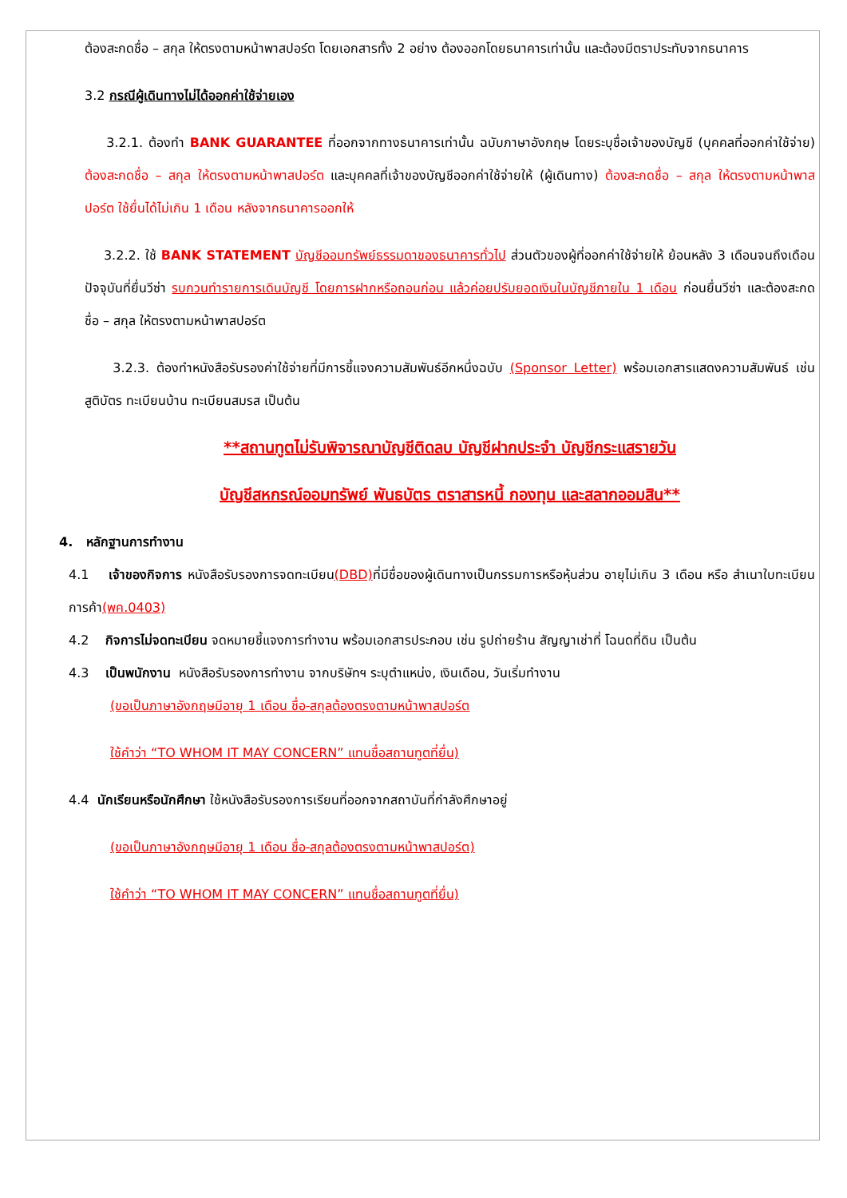ต้องสะกดชื่อ – สกุล ให้ตรงตามหน้าพาสปอร์ต โดยเอกสารทั้ง 2 อย่าง ต้องออกโดยธนาคารเท่านั้น และต้องมีตราประทับจากธนาคาร
3.2 กรณีผู้เดินทางไม่ได้ออกค่าใช้จ่ายเอง
3.2.1. ต้องทำ BANK GUARANTEE ที่ออกจากทางธนาคารเท่านั้น ฉบับภาษาอังกฤษ โดยระบุชื่อเจ้าของบัญชี (บุคคลที่ออกค่าใช้จ่าย) ต้องสะกดชื่อ – สกุล ให้ตรงตามหน้าพาสปอร์ต และบุคคลที่เจ้าของบัญชีออกค่าใช้จ่ายให้ (ผู้เดินทาง) ต้องสะกดชื่อ – สกุล ให้ตรงตามหน้าพาสปอร์ต ใช้ยื่นได้ไม่เกิน 1 เดือน หลังจากธนาคารออกให้
3.2.2. ใช้ BANK STATEMENT บัญชีออมทรัพย์ธรรมดาของธนาคารทั่วไป ส่วนตัวของผู้ที่ออกค่าใช้จ่ายให้ ย้อนหลัง 3 เดือนจนถึงเดือนปัจจุบันที่ยื่นวีซ่า รบกวนทำรายการเดินบัญชี โดยการฝากหรือถอนก่อน แล้วค่อยปรับยอดเงินในบัญชีภายใน 1 เดือน ก่อนยื่นวีซ่า และต้องสะกดชื่อ – สกุล ให้ตรงตามหน้าพาสปอร์ต
3.2.3. ต้องทำหนังสือรับรองค่าใช้จ่ายที่มีการชี้แจงความสัมพันธ์อีกหนึ่งฉบับ (Sponsor Letter) พร้อมเอกสารแสดงความสัมพันธ์ เช่น สูติบัตร ทะเบียนบ้าน ทะเบียนสมรส เป็นต้น
**สถานทูตไม่รับพิจารณาบัญชีติดลบ บัญชีฝากประจำ บัญชีกระแสรายวัน
บัญชีสหกรณ์ออมทรัพย์ พันธบัตร ตราสารหนี้ กองทุน และสลากออมสิน**
4. หลักฐานการทำงาน
4.1 เจ้าของกิจการ หนังสือรับรองการจดทะเบียน(DBD) ที่มีชื่อของผู้เดินทางเป็นกรรมการหรือหุ้นส่วน อายุไม่เกิน 3 เดือน หรือ สำเนาใบทะเบียนการค้า(พค.0403)
4.2 กิจการไม่จดทะเบียน จดหมายชี้แจงการทำงาน พร้อมเอกสารประกอบ เช่น รูปถ่ายร้าน สัญญาเช่าที่ โฉนดที่ดิน เป็นต้น
4.3 เป็นพนักงาน หนังสือรับรองการทำงาน จากบริษัทฯ ระบุตำแหน่ง, เงินเดือน, วันเริ่มทำงาน
(ขอเป็นภาษาอังกฤษมีอายุ 1 เดือน ชื่อ-สกุลต้องตรงตามหน้าพาสปอร์ต
ใช้คำว่า “TO WHOM IT MAY CONCERN” แทนชื่อสถานทูตที่ยื่น)
4.4 นักเรียนหรือนักศึกษา ใช้หนังสือรับรองการเรียนที่ออกจากสถาบันที่กำลังศึกษาอยู่
(ขอเป็นภาษาอังกฤษมีอายุ 1 เดือน ชื่อ-สกุลต้องตรงตามหน้าพาสปอร์ต)
ใช้คำว่า “TO WHOM IT MAY CONCERN” แทนชื่อสถานทูตที่ยื่น)